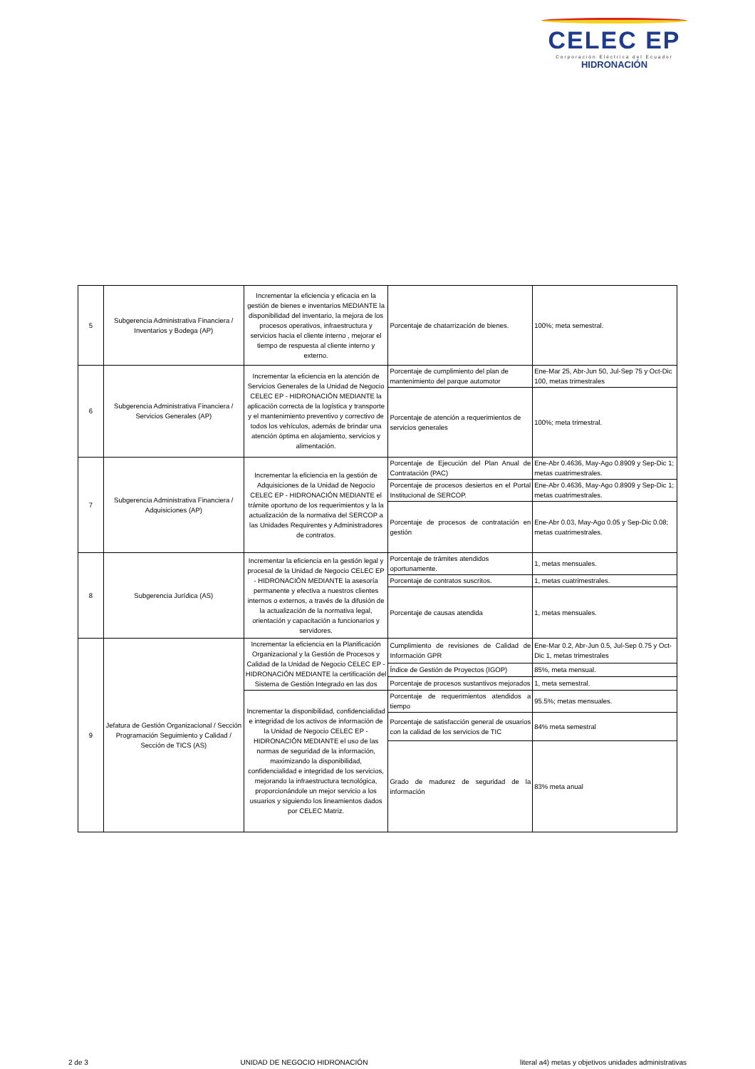CELEC EP
Corporación Eléctrica del Ecuador
HIDRONACIÓN
| 5 | Subgerencia Administrativa Financiera / Inventarios y Bodega (AP) | Incrementar la eficiencia y eficacia en la gestión de bienes e inventarios MEDIANTE la disponibilidad del inventario, la mejora de los procesos operativos, infraestructura y servicios hacia el cliente interno , mejorar el tiempo de respuesta al cliente interno y externo. | Porcentaje de chatarrización de bienes. | 100%; meta semestral. |
| 6 | Subgerencia Administrativa Financiera / Servicios Generales (AP) | Incrementar la eficiencia en la atención de Servicios Generales de la Unidad de Negocio CELEC EP - HIDRONACIÓN MEDIANTE la aplicación correcta de la logística y transporte y el mantenimiento preventivo y correctivo de todos los vehículos, además de brindar una atención óptima en alojamiento, servicios y alimentación. | Porcentaje de cumplimiento del plan de mantenimiento del parque automotor | Ene-Mar 25, Abr-Jun 50, Jul-Sep 75 y Oct-Dic 100, metas trimestrales |
| | | | Porcentaje de atención a requerimientos de servicios generales | 100%; meta trimestral. |
| 7 | Subgerencia Administrativa Financiera / Adquisiciones (AP) | Incrementar la eficiencia en la gestión de Adquisiciones de la Unidad de Negocio CELEC EP - HIDRONACIÓN MEDIANTE el trámite oportuno de los requerimientos y la la actualización de la normativa del SERCOP a las Unidades Requirentes y Administradores de contratos. | Porcentaje de Ejecución del Plan Anual de Contratación (PAC) | Ene-Abr 0.4636, May-Ago 0.8909 y Sep-Dic 1; metas cuatrimestrales. |
| | | | Porcentaje de procesos desiertos en el Portal Institucional de SERCOP. | Ene-Abr 0.4636, May-Ago 0.8909 y Sep-Dic 1; metas cuatrimestrales. |
| | | | Porcentaje de procesos de contratación en gestión | Ene-Abr 0.03, May-Ago 0.05 y Sep-Dic 0.08; metas cuatrimestrales. |
| 8 | Subgerencia Jurídica (AS) | Incrementar la eficiencia en la gestión legal y procesal de la Unidad de Negocio CELEC EP - HIDRONACIÓN MEDIANTE la asesoría permanente y efectiva a nuestros clientes internos o externos, a través de la difusión de la actualización de la normativa legal, orientación y capacitación a funcionarios y servidores. | Porcentaje de trámites atendidos oportunamente. | 1, metas mensuales. |
| | | | Porcentaje de contratos suscritos. | 1, metas cuatrimestrales. |
| | | | Porcentaje de causas atendida | 1, metas mensuales. |
| 9 | Jefatura de Gestión Organizacional / Sección Programación Seguimiento y Calidad / Sección de TICS (AS) | Incrementar la eficiencia en la Planificación Organizacional y la Gestión de Procesos y Calidad de la Unidad de Negocio CELEC EP - HIDRONACIÓN MEDIANTE la certificación del Sistema de Gestión Integrado en las dos | Cumplimiento de revisiones de Calidad de Información GPR | Ene-Mar 0.2, Abr-Jun 0.5, Jul-Sep 0.75 y Oct-Dic 1, metas trimestrales |
| | | | Índice de Gestión de Proyectos (IGOP) | 85%, meta mensual. |
| | | | Porcentaje de procesos sustantivos mejorados | 1, meta semestral. |
| | | Incrementar la disponibilidad, confidencialidad e integridad de los activos de información de la Unidad de Negocio CELEC EP - HIDRONACIÓN MEDIANTE el uso de las normas de seguridad de la información, maximizando la disponibilidad, confidencialidad e integridad de los servicios, mejorando la infraestructura tecnológica, proporcionándole un mejor servicio a los usuarios y siguiendo los lineamientos dados por CELEC Matriz. | Porcentaje de requerimientos atendidos a tiempo | 95.5%; metas mensuales. |
| | | | Porcentaje de satisfacción general de usuarios con la calidad de los servicios de TIC | 84% meta semestral |
| | | | Grado de madurez de seguridad de la información | 83% meta anual |
2 de 3 UNIDAD DE NEGOCIO HIDRONACIÓN literal a4) metas y objetivos unidades administrativas